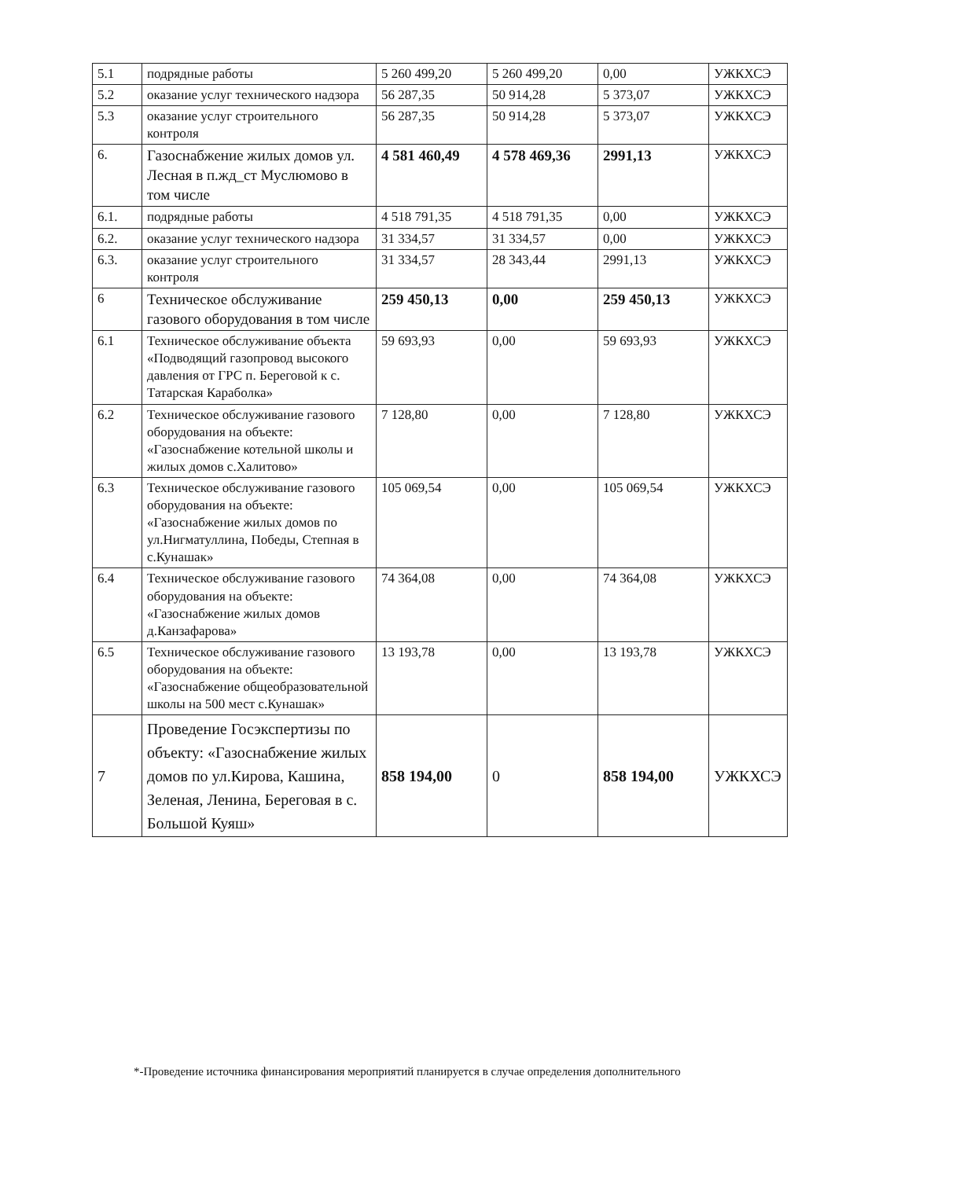| 5.1 | подрядные работы | 5 260 499,20 | 5 260 499,20 | 0,00 | УЖКХСЭ |
| 5.2 | оказание услуг технического надзора | 56 287,35 | 50 914,28 | 5 373,07 | УЖКХСЭ |
| 5.3 | оказание услуг строительного контроля | 56 287,35 | 50 914,28 | 5 373,07 | УЖКХСЭ |
| 6. | Газоснабжение жилых домов ул. Лесная в п.жд_ст Муслюмово в том числе | 4 581 460,49 | 4 578 469,36 | 2991,13 | УЖКХСЭ |
| 6.1. | подрядные работы | 4 518 791,35 | 4 518 791,35 | 0,00 | УЖКХСЭ |
| 6.2. | оказание услуг технического надзора | 31 334,57 | 31 334,57 | 0,00 | УЖКХСЭ |
| 6.3. | оказание услуг строительного контроля | 31 334,57 | 28 343,44 | 2991,13 | УЖКХСЭ |
| 6 | Техническое обслуживание газового оборудования в том числе | 259 450,13 | 0,00 | 259 450,13 | УЖКХСЭ |
| 6.1 | Техническое обслуживание объекта «Подводящий газопровод высокого давления от ГРС п. Береговой к с. Татарская Караболка» | 59 693,93 | 0,00 | 59 693,93 | УЖКХСЭ |
| 6.2 | Техническое обслуживание газового оборудования на объекте: «Газоснабжение котельной школы и жилых домов с.Халитово» | 7 128,80 | 0,00 | 7 128,80 | УЖКХСЭ |
| 6.3 | Техническое обслуживание газового оборудования на объекте: «Газоснабжение жилых домов по ул.Нигматуллина, Победы, Степная в с.Кунашак» | 105 069,54 | 0,00 | 105 069,54 | УЖКХСЭ |
| 6.4 | Техническое обслуживание газового оборудования на объекте: «Газоснабжение жилых домов д.Канзафарова» | 74 364,08 | 0,00 | 74 364,08 | УЖКХСЭ |
| 6.5 | Техническое обслуживание газового оборудования на объекте: «Газоснабжение общеобразовательной школы на 500 мест с.Кунашак» | 13 193,78 | 0,00 | 13 193,78 | УЖКХСЭ |
| 7 | Проведение Госэкспертизы по объекту: «Газоснабжение жилых домов по ул.Кирова, Кашина, Зеленая, Ленина, Береговая в с. Большой Куяш» | 858 194,00 | 0 | 858 194,00 | УЖКХСЭ |
*-Проведение источника финансирования мероприятий планируется в случае определения дополнительного